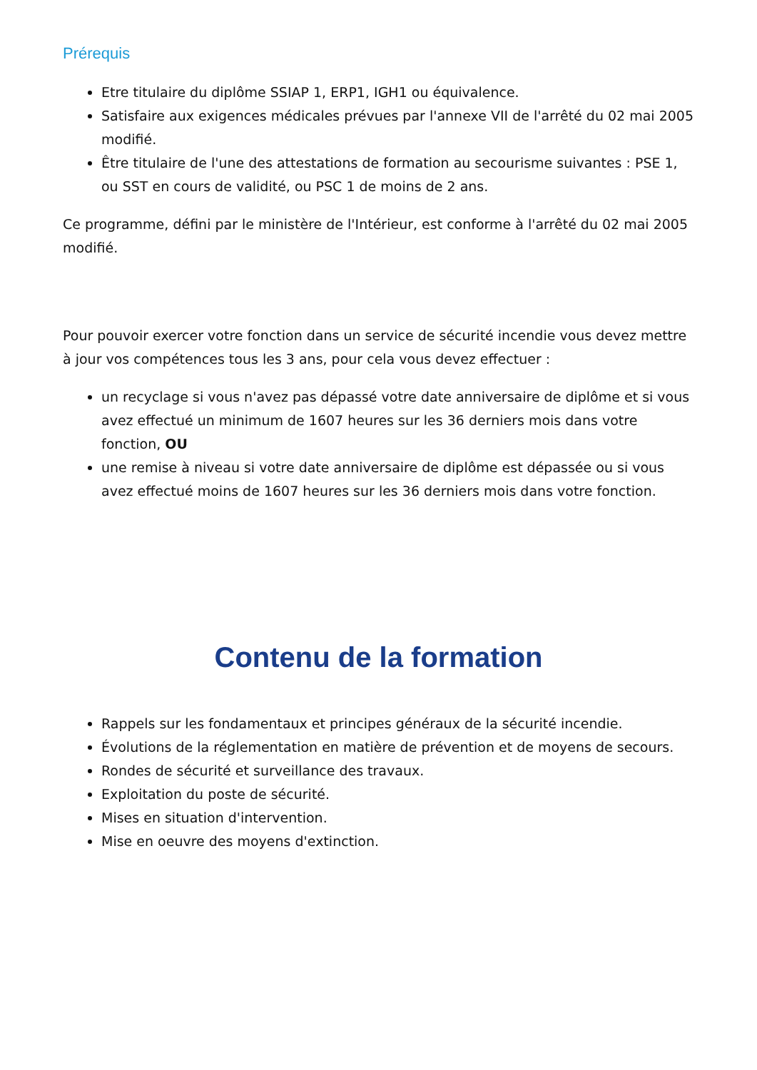Prérequis
Etre titulaire du diplôme SSIAP 1, ERP1, IGH1 ou équivalence.
Satisfaire aux exigences médicales prévues par l'annexe VII de l'arrêté du 02 mai 2005 modifié.
Être titulaire de l'une des attestations de formation au secourisme suivantes : PSE 1, ou SST en cours de validité, ou PSC 1 de moins de 2 ans.
Ce programme, défini par le ministère de l'Intérieur, est conforme à l'arrêté du 02 mai 2005 modifié.
Pour pouvoir exercer votre fonction dans un service de sécurité incendie vous devez mettre à jour vos compétences tous les 3 ans, pour cela vous devez effectuer :
un recyclage si vous n'avez pas dépassé votre date anniversaire de diplôme et si vous avez effectué un minimum de 1607 heures sur les 36 derniers mois dans votre fonction, OU
une remise à niveau si votre date anniversaire de diplôme est dépassée ou si vous avez effectué moins de 1607 heures sur les 36 derniers mois dans votre fonction.
Contenu de la formation
Rappels sur les fondamentaux et principes généraux de la sécurité incendie.
Évolutions de la réglementation en matière de prévention et de moyens de secours.
Rondes de sécurité et surveillance des travaux.
Exploitation du poste de sécurité.
Mises en situation d'intervention.
Mise en oeuvre des moyens d'extinction.